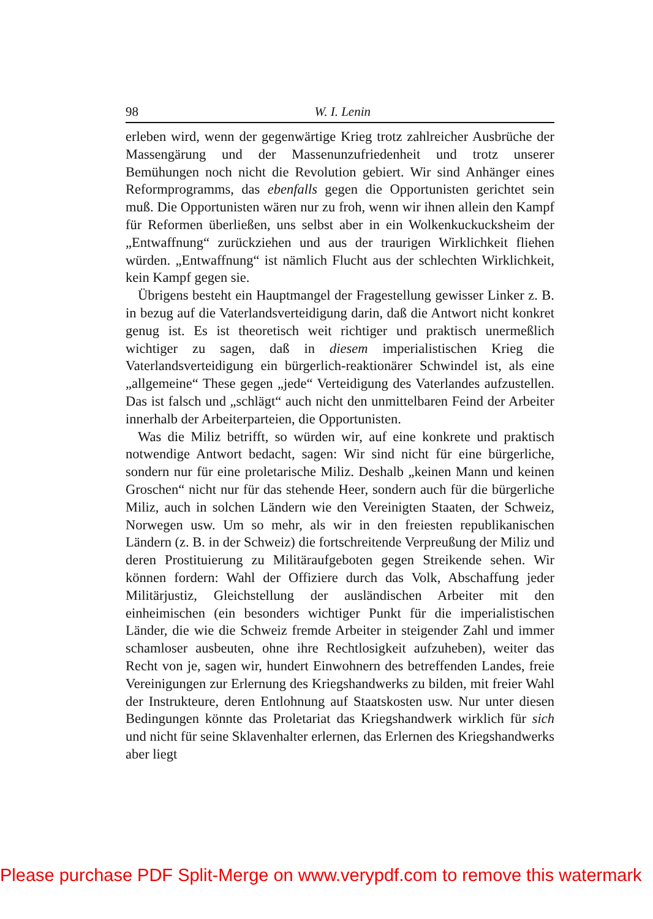98 W. I. Lenin
erleben wird, wenn der gegenwärtige Krieg trotz zahlreicher Ausbrüche der Massengärung und der Massenunzufriedenheit und trotz unserer Bemühungen noch nicht die Revolution gebiert. Wir sind Anhänger eines Reformprogramms, das ebenfalls gegen die Opportunisten gerichtet sein muß. Die Opportunisten wären nur zu froh, wenn wir ihnen allein den Kampf für Reformen überließen, uns selbst aber in ein Wolkenkuckucksheim der „Entwaffnung“ zurückziehen und aus der traurigen Wirklichkeit fliehen würden. „Entwaffnung“ ist nämlich Flucht aus der schlechten Wirklichkeit, kein Kampf gegen sie.
Übrigens besteht ein Hauptmangel der Fragestellung gewisser Linker z. B. in bezug auf die Vaterlandsverteidigung darin, daß die Antwort nicht konkret genug ist. Es ist theoretisch weit richtiger und praktisch unermeßlich wichtiger zu sagen, daß in diesem imperialistischen Krieg die Vaterlandsverteidigung ein bürgerlich-reaktionärer Schwindel ist, als eine „allgemeine“ These gegen „jede“ Verteidigung des Vaterlandes aufzustellen. Das ist falsch und „schlägt“ auch nicht den unmittelbaren Feind der Arbeiter innerhalb der Arbeiterparteien, die Opportunisten.
Was die Miliz betrifft, so würden wir, auf eine konkrete und praktisch notwendige Antwort bedacht, sagen: Wir sind nicht für eine bürgerliche, sondern nur für eine proletarische Miliz. Deshalb „keinen Mann und keinen Groschen“ nicht nur für das stehende Heer, sondern auch für die bürgerliche Miliz, auch in solchen Ländern wie den Vereinigten Staaten, der Schweiz, Norwegen usw. Um so mehr, als wir in den freiesten republikanischen Ländern (z. B. in der Schweiz) die fortschreitende Verpreußung der Miliz und deren Prostituierung zu Militäraufgeboten gegen Streikende sehen. Wir können fordern: Wahl der Offiziere durch das Volk, Abschaffung jeder Militärjustiz, Gleichstellung der ausländischen Arbeiter mit den einheimischen (ein besonders wichtiger Punkt für die imperialistischen Länder, die wie die Schweiz fremde Arbeiter in steigender Zahl und immer schamloser ausbeuten, ohne ihre Rechtlosigkeit aufzuheben), weiter das Recht von je, sagen wir, hundert Einwohnern des betreffenden Landes, freie Vereinigungen zur Erlernung des Kriegshandwerks zu bilden, mit freier Wahl der Instrukteure, deren Entlohnung auf Staatskosten usw. Nur unter diesen Bedingungen könnte das Proletariat das Kriegshandwerk wirklich für sich und nicht für seine Sklavenhalter erlernen, das Erlernen des Kriegshandwerks aber liegt
Please purchase PDF Split-Merge on www.verypdf.com to remove this watermark